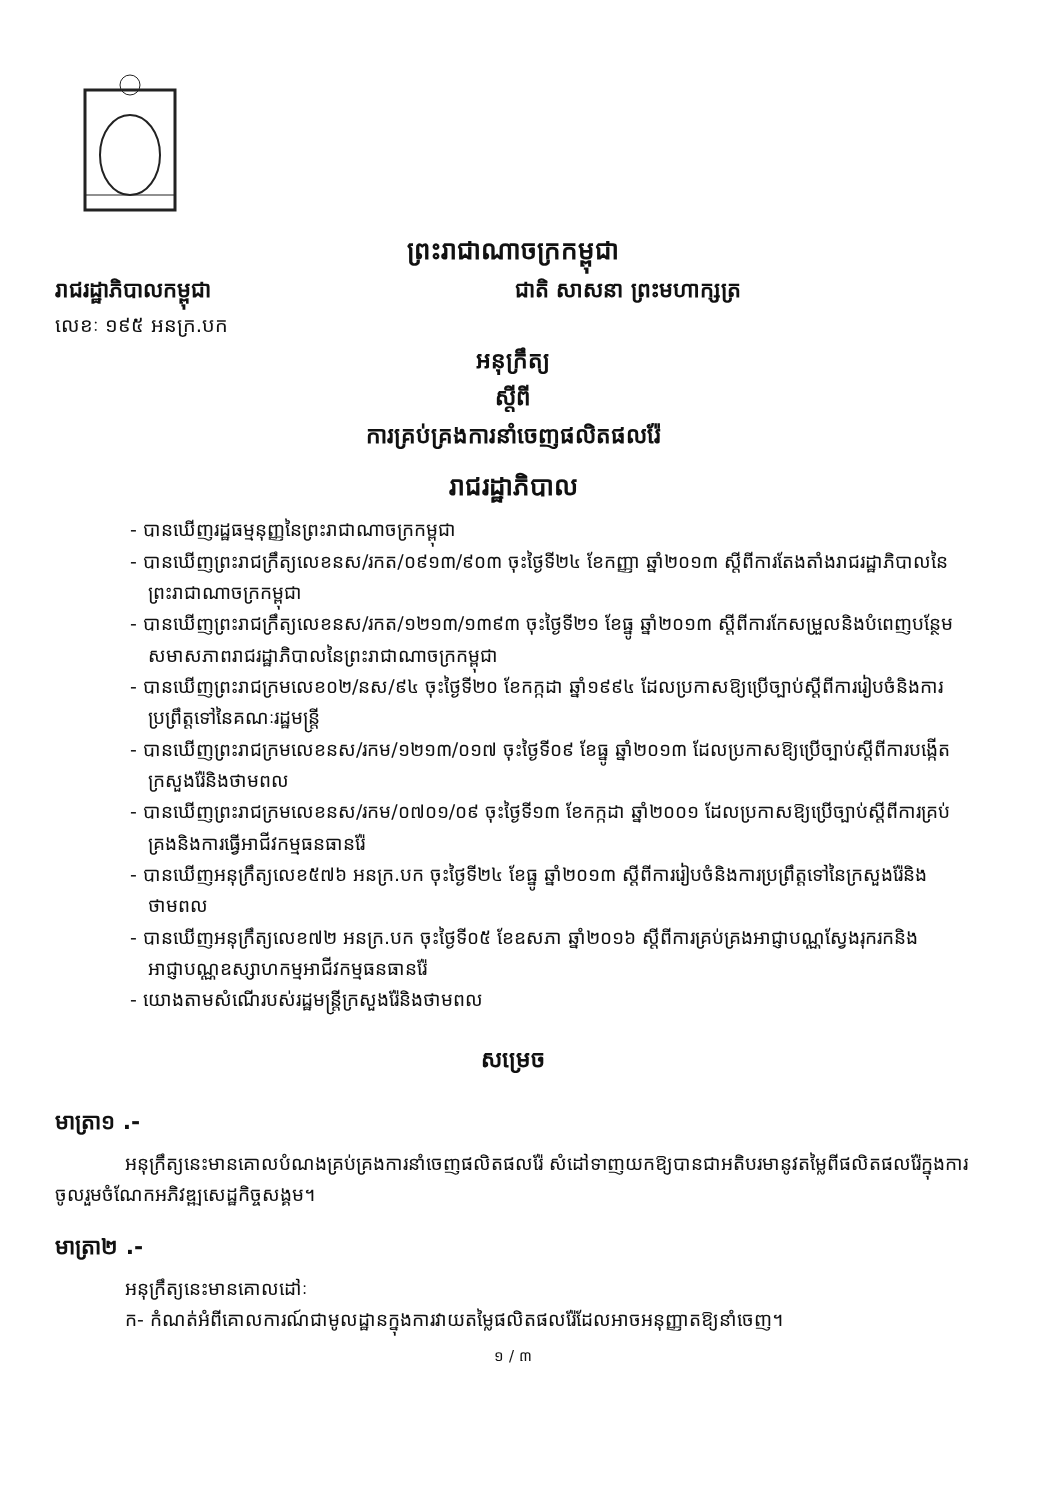ព្រះរាជាណាចក្រកម្ពុជា
រាជរដ្ឋាភិបាលកម្ពុជា ជាតិ សាសនា ព្រះមហាក្សត្រ
លេខៈ ១៩៥ អនក្រ.បក
អនុក្រឹត្យ
ស្តីពី
ការគ្រប់គ្រងការនាំចេញផលិតផលរ៉ែ
រាជរដ្ឋាភិបាល
- បានឃើញរដ្ឋធម្មនុញ្ញនៃព្រះរាជាណាចក្រកម្ពុជា
- បានឃើញព្រះរាជក្រឹត្យលេខនស/រកត/០៩១៣/៩០៣ ចុះថ្ងៃទី២៤ ខែកញ្ញា ឆ្នាំ២០១៣ ស្តីពីការតែងតាំងរាជរដ្ឋាភិបាលនៃព្រះរាជាណាចក្រកម្ពុជា
- បានឃើញព្រះរាជក្រឹត្យលេខនស/រកត/១២១៣/១៣៩៣ ចុះថ្ងៃទី២១ ខែធ្នូ ឆ្នាំ២០១៣ ស្តីពីការកែសម្រួលនិងបំពេញបន្ថែមសមាសភាពរាជរដ្ឋាភិបាលនៃព្រះរាជាណាចក្រកម្ពុជា
- បានឃើញព្រះរាជក្រមលេខ០២/នស/៩៤ ចុះថ្ងៃទី២០ ខែកក្កដា ឆ្នាំ១៩៩៤ ដែលប្រកាសឱ្យប្រើច្បាប់ស្តីពីការរៀបចំនិងការប្រព្រឹត្តទៅនៃគណៈរដ្ឋមន្ត្រី
- បានឃើញព្រះរាជក្រមលេខនស/រកម/១២១៣/០១៧ ចុះថ្ងៃទី០៩ ខែធ្នូ ឆ្នាំ២០១៣ ដែលប្រកាសឱ្យប្រើច្បាប់ស្តីពីការបង្កើតក្រសួងរ៉ែនិងថាមពល
- បានឃើញព្រះរាជក្រមលេខនស/រកម/០៧០១/០៩ ចុះថ្ងៃទី១៣ ខែកក្កដា ឆ្នាំ២០០១ ដែលប្រកាសឱ្យប្រើច្បាប់ស្តីពីការគ្រប់គ្រងនិងការធ្វើអាជីវកម្មធនធានរ៉ែ
- បានឃើញអនុក្រឹត្យលេខ៥៧៦ អនក្រ.បក ចុះថ្ងៃទី២៤ ខែធ្នូ ឆ្នាំ២០១៣ ស្តីពីការរៀបចំនិងការប្រព្រឹត្តទៅនៃក្រសួងរ៉ែនិងថាមពល
- បានឃើញអនុក្រឹត្យលេខ៧២ អនក្រ.បក ចុះថ្ងៃទី០៥ ខែឧសភា ឆ្នាំ២០១៦ ស្តីពីការគ្រប់គ្រងអាជ្ញាបណ្ណស្វែងរុករកនិងអាជ្ញាបណ្ណឧស្សាហកម្មអាជីវកម្មធនធានរ៉ែ
- យោងតាមសំណើរបស់រដ្ឋមន្ត្រីក្រសួងរ៉ែនិងថាមពល
សម្រេច
មាត្រា១ .-
អនុក្រឹត្យនេះមានគោលបំណងគ្រប់គ្រងការនាំចេញផលិតផលរ៉ែ សំដៅទាញយកឱ្យបានជាអតិបរមានូវតម្លៃពីផលិតផលរ៉ែក្នុងការចូលរួមចំណែកអភិវឌ្ឍសេដ្ឋកិច្ចសង្គម។
មាត្រា២ .-
អនុក្រឹត្យនេះមានគោលដៅៈ
ក- កំណត់អំពីគោលការណ៍ជាមូលដ្ឋានក្នុងការវាយតម្លៃផលិតផលរ៉ែដែលអាចអនុញ្ញាតឱ្យនាំចេញ។
១ / ៣